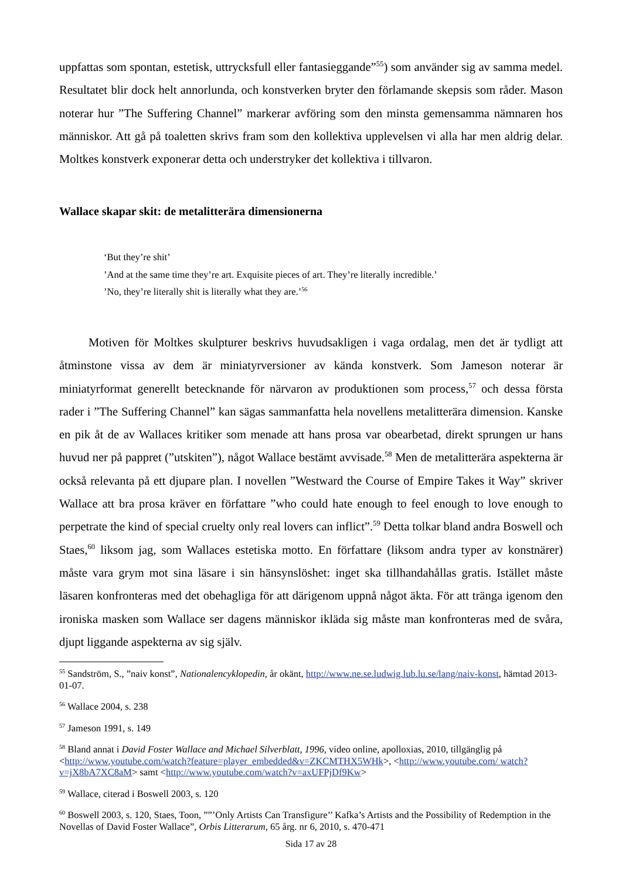uppfattas som spontan, estetisk, uttrycksfull eller fantasieggande”<sup>55</sup>) som använder sig av samma medel. Resultatet blir dock helt annorlunda, och konstverken bryter den förlamande skepsis som råder. Mason noterar hur ”The Suffering Channel” markerar avföring som den minsta gemensamma nämnaren hos människor. Att gå på toaletten skrivs fram som den kollektiva upplevelsen vi alla har men aldrig delar. Moltkes konstverk exponerar detta och understryker det kollektiva i tillvaron.
Wallace skapar skit: de metalitterära dimensionerna
‘But they’re shit’
’And at the same time they’re art. Exquisite pieces of art. They’re literally incredible.’
’No, they’re literally shit is literally what they are.’<sup>56</sup>
Motiven för Moltkes skulpturer beskrivs huvudsakligen i vaga ordalag, men det är tydligt att åtminstone vissa av dem är miniatyrversioner av kända konstverk. Som Jameson noterar är miniatyrformat generellt betecknande för närvaron av produktionen som process,<sup>57</sup> och dessa första rader i ”The Suffering Channel” kan sägas sammanfatta hela novellens metalitterära dimension. Kanske en pik åt de av Wallaces kritiker som menade att hans prosa var obearbetad, direkt sprungen ur hans huvud ner på pappret (”utskiten”), något Wallace bestämt avvisade.<sup>58</sup> Men de metalitterära aspekterna är också relevanta på ett djupare plan. I novellen ”Westward the Course of Empire Takes it Way” skriver Wallace att bra prosa kräver en författare ”who could hate enough to feel enough to love enough to perpetrate the kind of special cruelty only real lovers can inflict”.<sup>59</sup> Detta tolkar bland andra Boswell och Staes,<sup>60</sup> liksom jag, som Wallaces estetiska motto. En författare (liksom andra typer av konstnärer) måste vara grym mot sina läsare i sin hänsynslöshet: inget ska tillhandahållas gratis. Istället måste läsaren konfronteras med det obehagliga för att därigenom uppnå något äkta. För att tränga igenom den ironiska masken som Wallace ser dagens människor ikläda sig måste man konfronteras med de svåra, djupt liggande aspekterna av sig själv.
<sup>55</sup> Sandström, S., ”naiv konst”, Nationalencyklopedin, år okänt, http://www.ne.se.ludwig.lub.lu.se/lang/naiv-konst, hämtad 2013-01-07.
<sup>56</sup> Wallace 2004, s. 238
<sup>57</sup> Jameson 1991, s. 149
<sup>58</sup> Bland annat i David Foster Wallace and Michael Silverblatt, 1996, video online, apolloxias, 2010, tillgänglig på <http://www.youtube.com/watch?feature=player_embedded&v=ZKCMTHX5WHk>, <http://www.youtube.com/ watch?v=jX8bA7XC8aM> samt <http://www.youtube.com/watch?v=axUFPjDf9Kw>
<sup>59</sup> Wallace, citerad i Boswell 2003, s. 120
<sup>60</sup> Boswell 2003, s. 120, Staes, Toon, ””’Only Artists Can Transfigure’’ Kafka’s Artists and the Possibility of Redemption in the Novellas of David Foster Wallace”, Orbis Litterarum, 65 årg. nr 6, 2010, s. 470-471
Sida 17 av 28